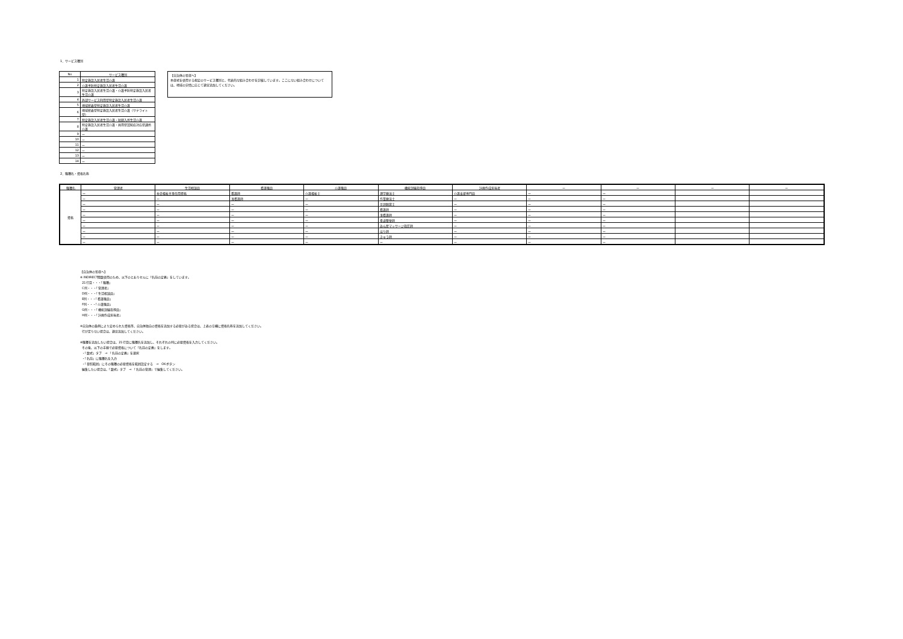1．サービス種別
| No | サービス種別 |
| 1 | 特定施設入居者生活介護 |
| 2 | 介護予防特定施設入居者生活介護 |
| 3 | 特定施設入居者生活介護・介護予防特定施設入居者生活介護 |
| 4 | 外部サービス利用型特定施設入居者生活介護 |
| 5 | 地域密着型特定施設入居者生活介護 |
| 6 | 地域密着型特定施設入居者生活介護（サテライト型） |
| 7 | 特定施設入居者生活介護・短期入所生活介護 |
| 8 | 特定施設入居者生活介護・共用型認知症対応型通所介護 |
| 9 | ー |
| 10 | ー |
| 11 | ー |
| 12 | ー |
| 13 | ー |
| 14 | ー |
【自治体の皆様へ】
本様式を使用する想定のサービス種別と、代表的な組み合わせを記載しています。ここにない組み合わせについては、地域の実情に応じて適宜追加してください。
2．職種名・資格名称
| 職種名 | 管理者 | 生活相談員 | 看護職員 | 介護職員 | 機能訓練指導員 | 計画作成担当者 | ー | ー | ー | ー |
| --- | --- | --- | --- | --- | --- | --- | --- | --- | --- | --- |
| 資格 | ー | 社会福祉主事任用資格 | 看護師 | 介護福祉士 | 理学療法士 | 介護支援専門員 | ー | ー | | |
| | ー | ー | 准看護師 | ー | 作業療法士 | ー | ー | ー | | |
| | ー | ー | ー | ー | 言語聴覚士 | ー | ー | ー | | |
| | ー | ー | ー | ー | 看護師 | ー | ー | ー | | |
| | ー | ー | ー | ー | 准看護師 | ー | ー | ー | | |
| | ー | ー | ー | ー | 柔道整復師 | ー | ー | ー | | |
| | ー | ー | ー | ー | あん摩マッサージ指圧師 | ー | ー | ー | | |
| | ー | ー | ー | ー | はり師 | ー | ー | ー | | |
| | ー | ー | ー | ー | きゅう師 | ー | ー | ー | | |
| | ー | ー | ー | ー | ー | ー | ー | ー | | |
【自治体の皆様へ】
※ INDIRECT関数使用のため、以下のとおりセルに「名前の定義」をしています。
21行目・・・「職種」
C列・・・「管理者」
D列・・・「生活相談員」
E列・・・「看護職員」
F列・・・「介護職員」
G列・・・「機能訓練指導員」
H列・・・「計画作成担当者」
※自治体の条例により定められた資格等、自治体独自の資格を追加する必要がある場合は、上表の空欄に資格名称を追加してください。
行が足りない場合は、適宜追加してください。
※職種を追加したい場合は、21行目に職種名を追加し、それぞれの列に必要資格を入力してください。
その後、以下の手順で必要資格について「名前の定義」をします。
・「数式」タブ　⇒　「名前の定義」を選択
・「名前」に職種名を入力
・「参照範囲」にその職種の必要資格を範囲設定する　⇒　OKボタン
編集したい場合は、「数式」タブ　⇒　「名前の管理」で編集してください。